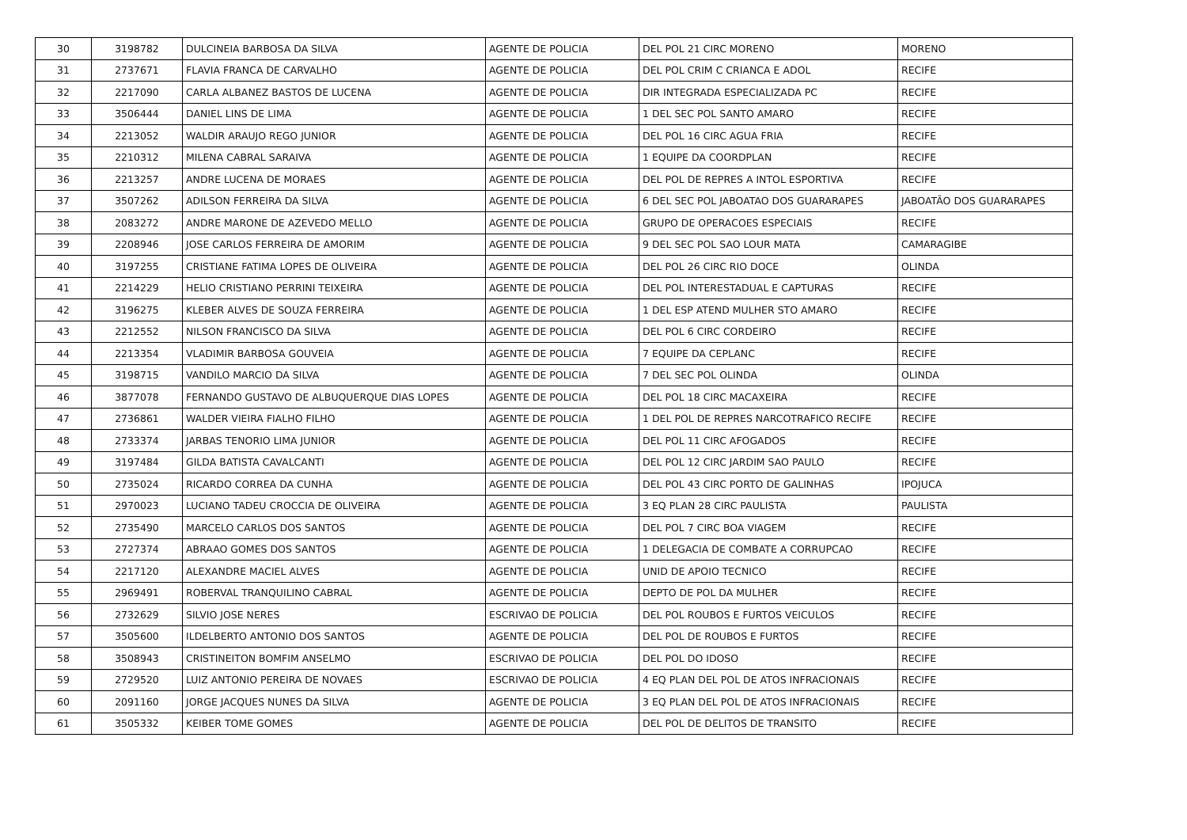| 30 | 3198782 | DULCINEIA BARBOSA DA SILVA | AGENTE DE POLICIA | DEL POL 21 CIRC MORENO | MORENO |
| 31 | 2737671 | FLAVIA FRANCA DE CARVALHO | AGENTE DE POLICIA | DEL POL CRIM C CRIANCA E ADOL | RECIFE |
| 32 | 2217090 | CARLA ALBANEZ BASTOS DE LUCENA | AGENTE DE POLICIA | DIR INTEGRADA ESPECIALIZADA PC | RECIFE |
| 33 | 3506444 | DANIEL LINS DE LIMA | AGENTE DE POLICIA | 1 DEL SEC POL SANTO AMARO | RECIFE |
| 34 | 2213052 | WALDIR ARAUJO REGO JUNIOR | AGENTE DE POLICIA | DEL POL 16 CIRC AGUA FRIA | RECIFE |
| 35 | 2210312 | MILENA CABRAL SARAIVA | AGENTE DE POLICIA | 1 EQUIPE DA COORDPLAN | RECIFE |
| 36 | 2213257 | ANDRE LUCENA DE MORAES | AGENTE DE POLICIA | DEL POL DE REPRES A INTOL ESPORTIVA | RECIFE |
| 37 | 3507262 | ADILSON FERREIRA DA SILVA | AGENTE DE POLICIA | 6 DEL SEC POL JABOATAO DOS GUARARAPES | JABOATÃO DOS GUARARAPES |
| 38 | 2083272 | ANDRE MARONE DE AZEVEDO MELLO | AGENTE DE POLICIA | GRUPO DE OPERACOES ESPECIAIS | RECIFE |
| 39 | 2208946 | JOSE CARLOS FERREIRA DE AMORIM | AGENTE DE POLICIA | 9 DEL SEC POL SAO LOUR MATA | CAMARAGIBE |
| 40 | 3197255 | CRISTIANE FATIMA LOPES DE OLIVEIRA | AGENTE DE POLICIA | DEL POL 26 CIRC RIO DOCE | OLINDA |
| 41 | 2214229 | HELIO CRISTIANO PERRINI TEIXEIRA | AGENTE DE POLICIA | DEL POL INTERESTADUAL E CAPTURAS | RECIFE |
| 42 | 3196275 | KLEBER ALVES DE SOUZA FERREIRA | AGENTE DE POLICIA | 1 DEL ESP ATEND MULHER STO AMARO | RECIFE |
| 43 | 2212552 | NILSON FRANCISCO DA SILVA | AGENTE DE POLICIA | DEL POL 6 CIRC CORDEIRO | RECIFE |
| 44 | 2213354 | VLADIMIR BARBOSA GOUVEIA | AGENTE DE POLICIA | 7 EQUIPE DA CEPLANC | RECIFE |
| 45 | 3198715 | VANDILO MARCIO DA SILVA | AGENTE DE POLICIA | 7 DEL SEC POL OLINDA | OLINDA |
| 46 | 3877078 | FERNANDO GUSTAVO DE ALBUQUERQUE DIAS LOPES | AGENTE DE POLICIA | DEL POL 18 CIRC MACAXEIRA | RECIFE |
| 47 | 2736861 | WALDER VIEIRA FIALHO FILHO | AGENTE DE POLICIA | 1 DEL POL DE REPRES NARCOTRAFICO RECIFE | RECIFE |
| 48 | 2733374 | JARBAS TENORIO LIMA JUNIOR | AGENTE DE POLICIA | DEL POL 11 CIRC AFOGADOS | RECIFE |
| 49 | 3197484 | GILDA BATISTA CAVALCANTI | AGENTE DE POLICIA | DEL POL 12 CIRC JARDIM SAO PAULO | RECIFE |
| 50 | 2735024 | RICARDO CORREA DA CUNHA | AGENTE DE POLICIA | DEL POL 43 CIRC PORTO DE GALINHAS | IPOJUCA |
| 51 | 2970023 | LUCIANO TADEU CROCCIA DE OLIVEIRA | AGENTE DE POLICIA | 3 EQ PLAN 28 CIRC PAULISTA | PAULISTA |
| 52 | 2735490 | MARCELO CARLOS DOS SANTOS | AGENTE DE POLICIA | DEL POL 7 CIRC BOA VIAGEM | RECIFE |
| 53 | 2727374 | ABRAAO GOMES DOS SANTOS | AGENTE DE POLICIA | 1 DELEGACIA DE COMBATE A CORRUPCAO | RECIFE |
| 54 | 2217120 | ALEXANDRE MACIEL ALVES | AGENTE DE POLICIA | UNID DE APOIO TECNICO | RECIFE |
| 55 | 2969491 | ROBERVAL TRANQUILINO CABRAL | AGENTE DE POLICIA | DEPTO DE POL DA MULHER | RECIFE |
| 56 | 2732629 | SILVIO JOSE NERES | ESCRIVAO DE POLICIA | DEL POL ROUBOS E FURTOS VEICULOS | RECIFE |
| 57 | 3505600 | ILDELBERTO ANTONIO DOS SANTOS | AGENTE DE POLICIA | DEL POL DE ROUBOS E FURTOS | RECIFE |
| 58 | 3508943 | CRISTINEITON BOMFIM ANSELMO | ESCRIVAO DE POLICIA | DEL POL DO IDOSO | RECIFE |
| 59 | 2729520 | LUIZ ANTONIO PEREIRA DE NOVAES | ESCRIVAO DE POLICIA | 4 EQ PLAN DEL POL DE ATOS INFRACIONAIS | RECIFE |
| 60 | 2091160 | JORGE JACQUES NUNES DA SILVA | AGENTE DE POLICIA | 3 EQ PLAN DEL POL DE ATOS INFRACIONAIS | RECIFE |
| 61 | 3505332 | KEIBER TOME GOMES | AGENTE DE POLICIA | DEL POL DE DELITOS DE TRANSITO | RECIFE |